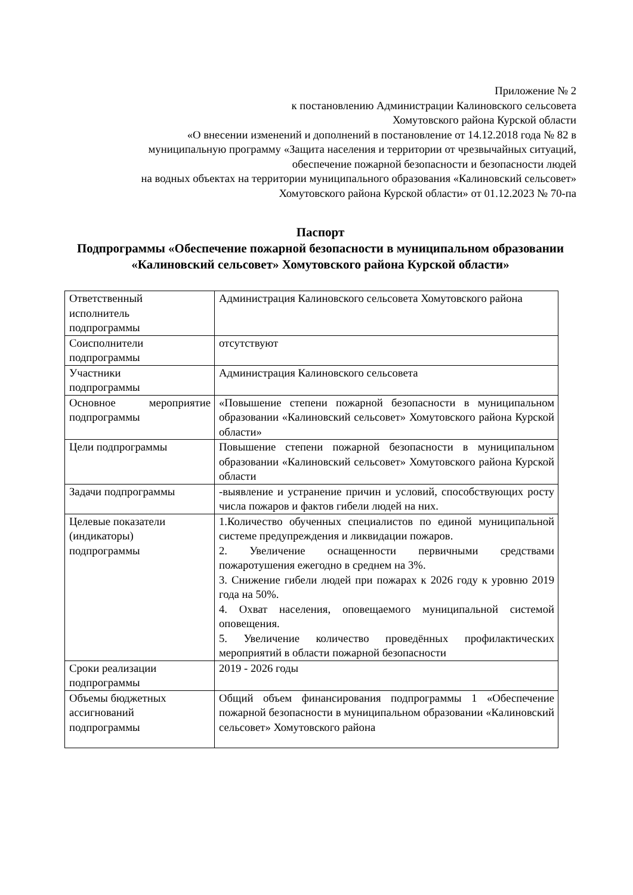Приложение № 2
к постановлению Администрации Калиновского сельсовета
Хомутовского района Курской области
«О внесении изменений и дополнений в постановление от 14.12.2018 года № 82 в
муниципальную программу «Защита населения и территории от чрезвычайных ситуаций,
обеспечение пожарной безопасности и безопасности людей
на водных объектах на территории муниципального образования «Калиновский сельсовет»
Хомутовского района Курской области» от 01.12.2023 № 70-па
Паспорт
Подпрограммы «Обеспечение пожарной безопасности в муниципальном образовании «Калиновский сельсовет» Хомутовского района Курской области»
| Ответственный исполнитель подпрограммы | Администрация Калиновского сельсовета Хомутовского района |
| Соисполнители подпрограммы | отсутствуют |
| Участники подпрограммы | Администрация Калиновского сельсовета |
| Основное мероприятие подпрограммы | «Повышение степени пожарной безопасности в муниципальном образовании «Калиновский сельсовет» Хомутовского района Курской области» |
| Цели подпрограммы | Повышение степени пожарной безопасности в муниципальном образовании «Калиновский сельсовет» Хомутовского района Курской области |
| Задачи подпрограммы | -выявление и устранение причин и условий, способствующих росту числа пожаров и фактов гибели людей на них. |
| Целевые показатели (индикаторы) подпрограммы | 1.Количество обученных специалистов по единой муниципальной системе предупреждения и ликвидации пожаров. 2. Увеличение оснащенности первичными средствами пожаротушения ежегодно в среднем на 3%. 3. Снижение гибели людей при пожарах к 2026 году к уровню 2019 года на 50%. 4. Охват населения, оповещаемого муниципальной системой оповещения. 5. Увеличение количество проведённых профилактических мероприятий в области пожарной безопасности |
| Сроки реализации подпрограммы | 2019 - 2026 годы |
| Объемы бюджетных ассигнований подпрограммы | Общий объем финансирования подпрограммы 1 «Обеспечение пожарной безопасности в муниципальном образовании «Калиновский сельсовет» Хомутовского района |